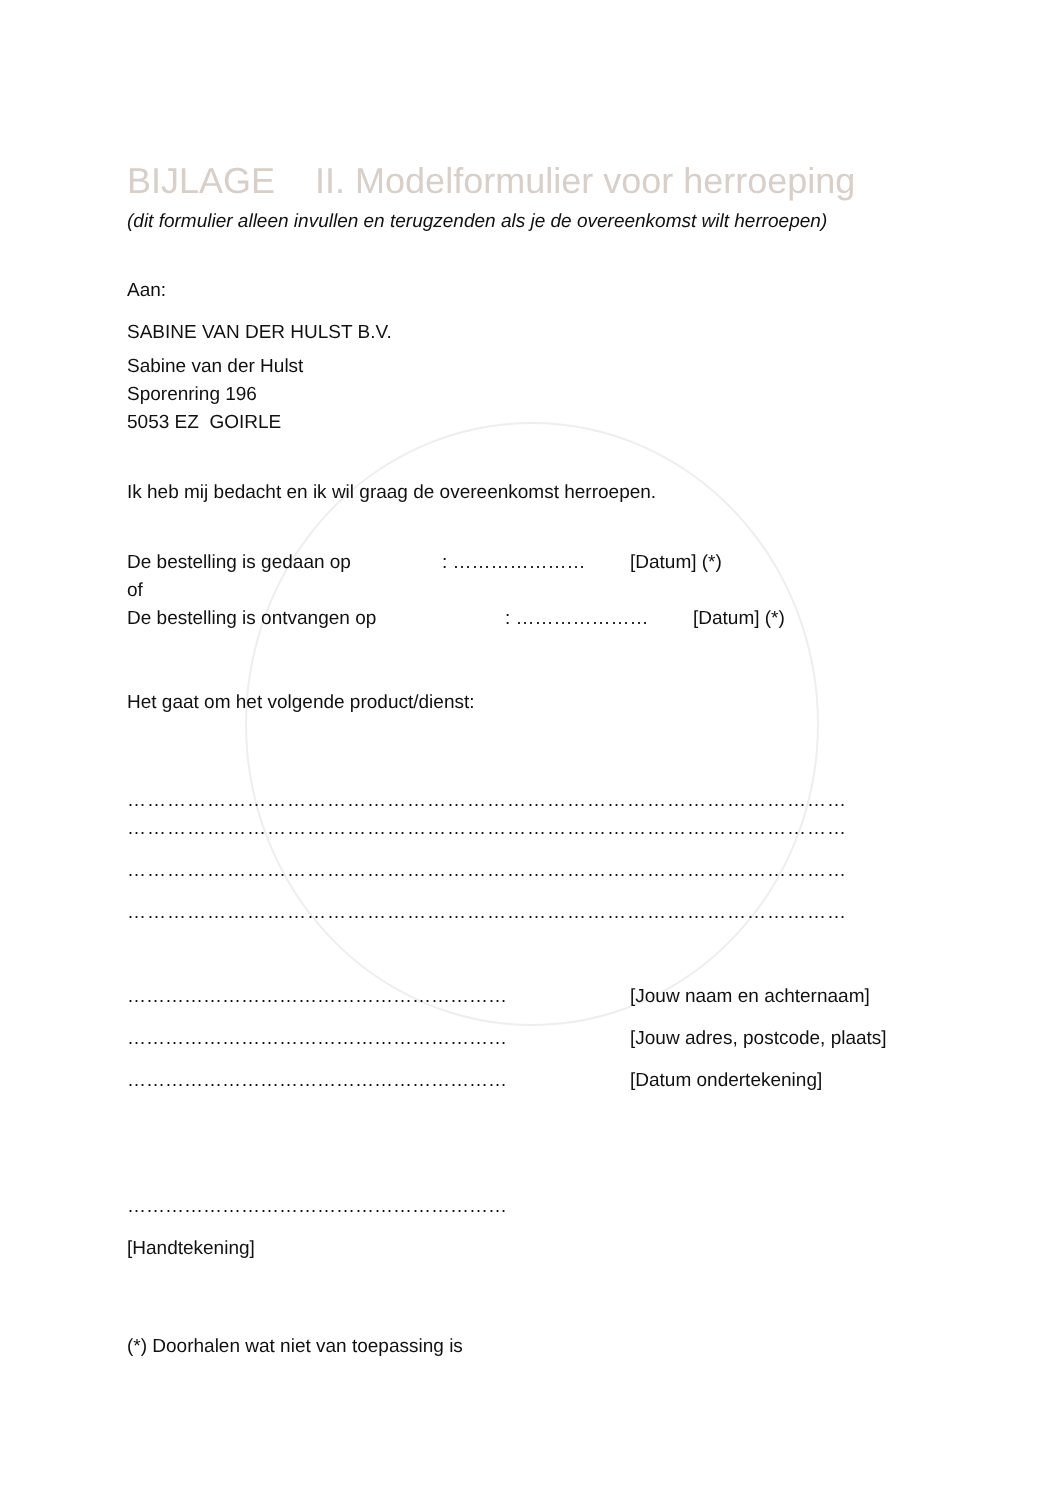BIJLAGE II. Modelformulier voor herroeping
(dit formulier alleen invullen en terugzenden als je de overeenkomst wilt herroepen)
Aan:
SABINE VAN DER HULST B.V.
Sabine van der Hulst
Sporenring 196
5053 EZ GOIRLE
Ik heb mij bedacht en ik wil graag de overeenkomst herroepen.
De bestelling is gedaan op: ………………… [Datum] (*)
of
De bestelling is ontvangen op: ………………… [Datum] (*)
Het gaat om het volgende product/dienst:
………………………………………………………………………………………………
………………………………………………………………………………………………
………………………………………………………………………………………………
………………………………………………………………………………………………
…………………………………………………… [Jouw naam en achternaam]
…………………………………………………… [Jouw adres, postcode, plaats]
…………………………………………………… [Datum ondertekening]
……………………………………………………
[Handtekening]
(*) Doorhalen wat niet van toepassing is